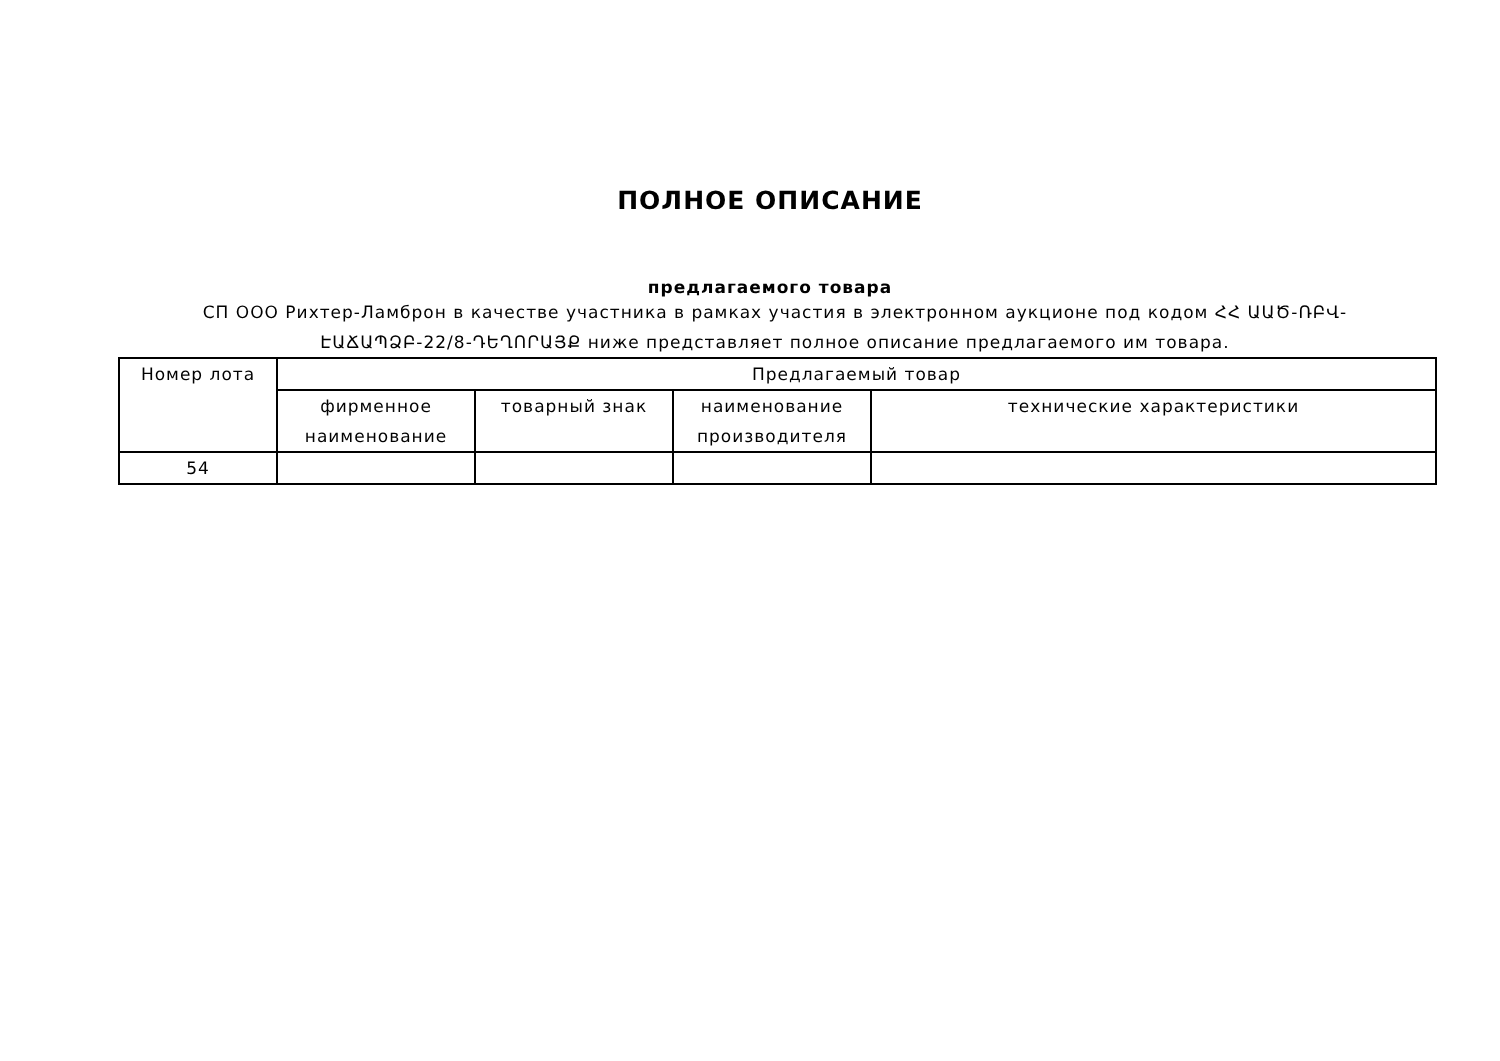ПОЛНОЕ ОПИСАНИЕ
предлагаемого товара
СП ООО Рихтер-Ламброн в качестве участника в рамках участия в электронном аукционе под кодом ՀՀ ԱԱԾ-ՌԲՎ-ԷԱՃԱՊՁԲ-22/8-ԴԵՂՈՐԱՅՔ ниже представляет полное описание предлагаемого им товара.
| Номер лота | Предлагаемый товар | | | |
| --- | --- | --- | --- | --- |
| | фирменное наименование | товарный знак | наименование производителя | технические характеристики |
| 54 | | | | |